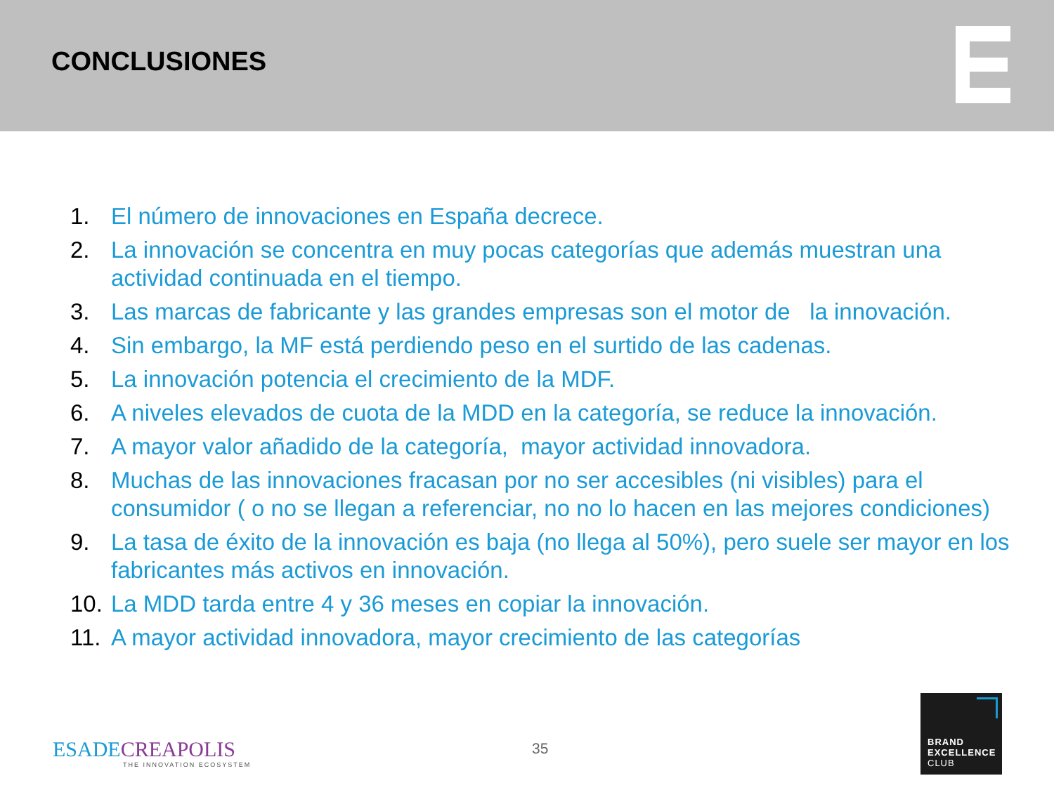CONCLUSIONES
1. El número de innovaciones en España decrece.
2. La innovación se concentra en muy pocas categorías que además muestran una actividad continuada en el tiempo.
3. Las marcas de fabricante y las grandes empresas son el motor de la innovación.
4. Sin embargo, la MF está perdiendo peso en el surtido de las cadenas.
5. La innovación potencia el crecimiento de la MDF.
6. A niveles elevados de cuota de la MDD en la categoría, se reduce la innovación.
7. A mayor valor añadido de la categoría, mayor actividad innovadora.
8. Muchas de las innovaciones fracasan por no ser accesibles (ni visibles) para el consumidor ( o no se llegan a referenciar, no no lo hacen en las mejores condiciones)
9. La tasa de éxito de la innovación es baja (no llega al 50%), pero suele ser mayor en los fabricantes más activos en innovación.
10. La MDD tarda entre 4 y 36 meses en copiar la innovación.
11. A mayor actividad innovadora, mayor crecimiento de las categorías
ESADE CREAPOLIS
THE INNOVATION ECOSYSTEM
35
BRAND
EXCELLENCE
CLUB